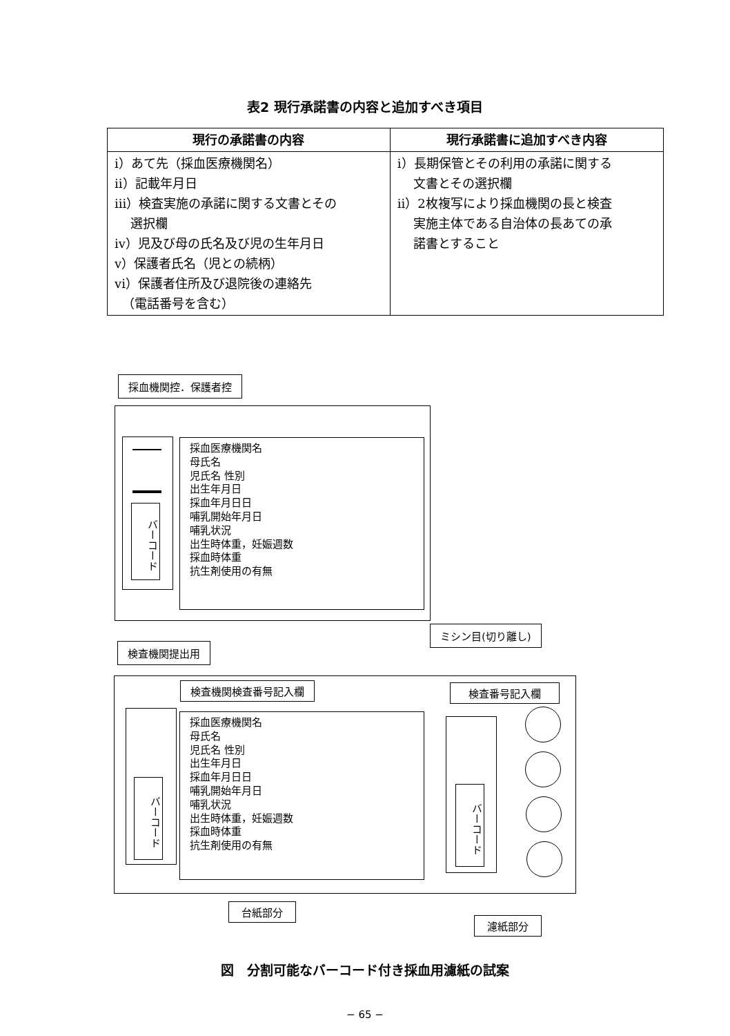表2 現行承諾書の内容と追加すべき項目
| 現行の承諾書の内容 | 現行承諾書に追加すべき内容 |
| --- | --- |
| i）あて先（採血医療機関名） ii）記載年月日 iii）検査実施の承諾に関する文書とその 選択欄 iv）児及び母の氏名及び児の生年月日 v）保護者氏名（児との続柄） vi）保護者住所及び退院後の連絡先 （電話番号を含む） | i）長期保管とその利用の承諾に関する 文書とその選択欄 ii）2枚複写により採血機関の長と検査 実施主体である自治体の長あての承 諾書とすること |
採血機関控．保護者控
バーコード
採血医療機関名
母氏名
児氏名 性別
出生年月日
採血年月日日
哺乳開始年月日
哺乳状況
出生時体重，妊娠週数
採血時体重
抗生剤使用の有無
ミシン目(切り離し)
検査機関提出用
検査機関検査番号記入欄 検査番号記入欄
バーコード
採血医療機関名
母氏名
児氏名 性別
出生年月日
採血年月日日
哺乳開始年月日
哺乳状況
出生時体重，妊娠週数
採血時体重
抗生剤使用の有無
バーコード
台紙部分
濾紙部分
図　分割可能なバーコード付き採血用濾紙の試案
− 65 −